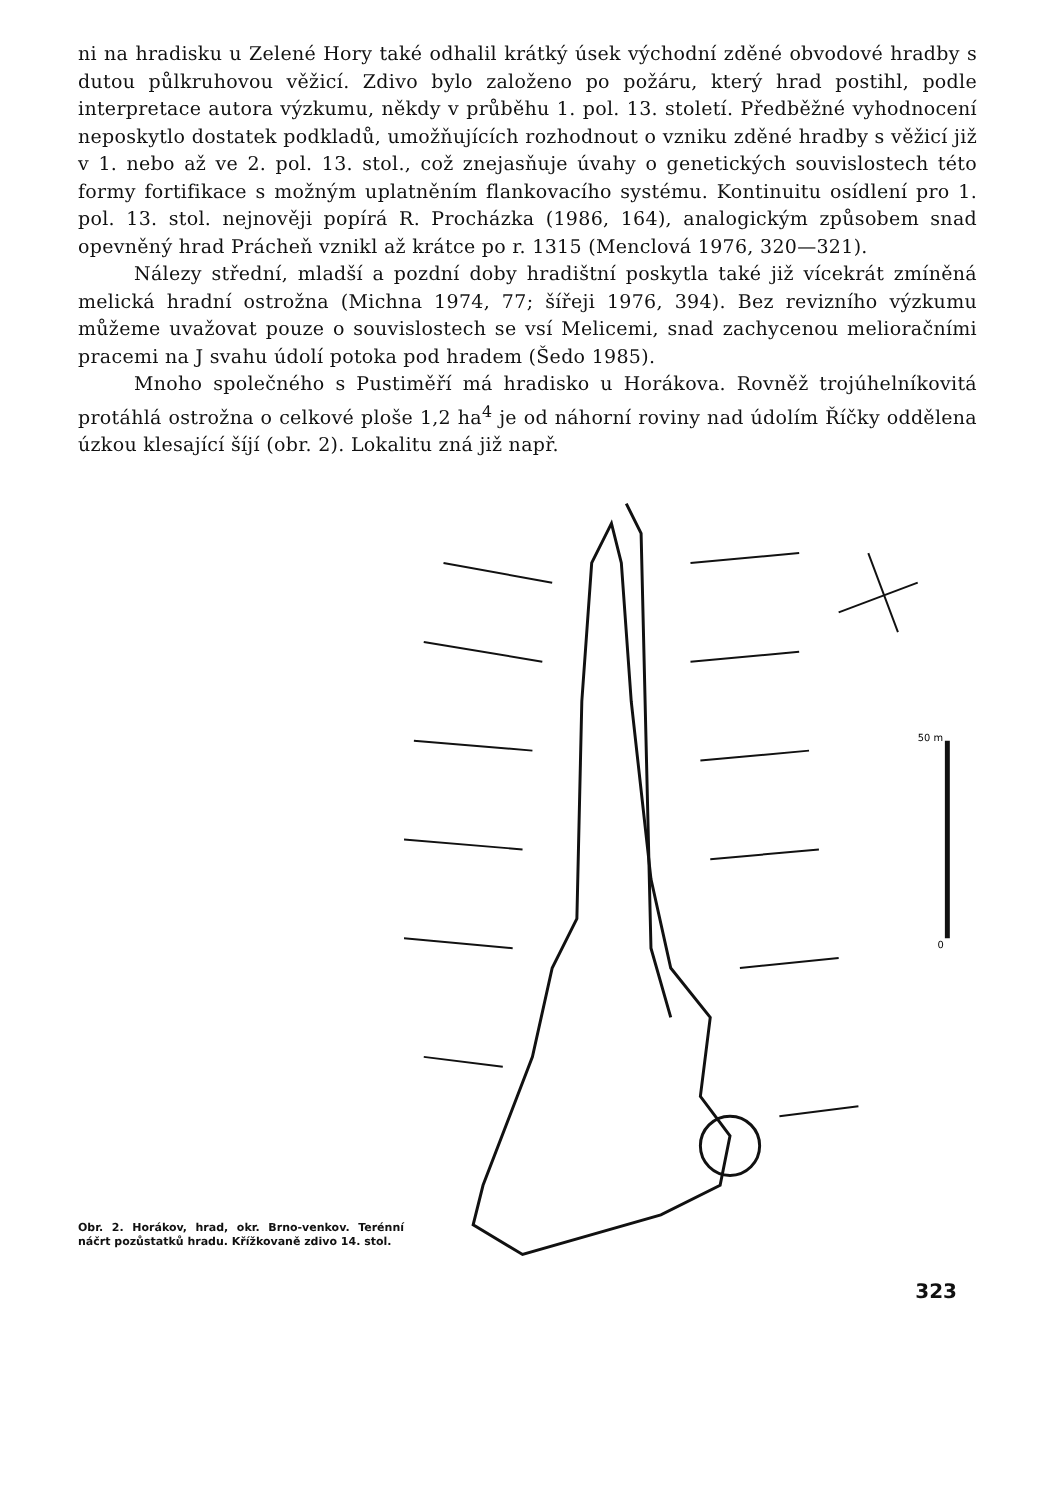ni na hradisku u Zelené Hory také odhalil krátký úsek východní zděné obvodové hradby s dutou půlkruhovou věžicí. Zdivo bylo založeno po požáru, který hrad postihl, podle interpretace autora výzkumu, někdy v průběhu 1. pol. 13. století. Předběžné vyhodnocení neposkytlo dostatek podkladů, umožňujících rozhodnout o vzniku zděné hradby s věžicí již v 1. nebo až ve 2. pol. 13. stol., což znejasňuje úvahy o genetických souvislostech této formy fortifikace s možným uplatněním flankovacího systému. Kontinuitu osídlení pro 1. pol. 13. stol. nejnověji popírá R. Procházka (1986, 164), analogickým způsobem snad opevněný hrad Prácheň vznikl až krátce po r. 1315 (Menclová 1976, 320—321).
Nálezy střední, mladší a pozdní doby hradištní poskytla také již vícekrát zmíněná melická hradní ostrožna (Michna 1974, 77; šířeji 1976, 394). Bez revizního výzkumu můžeme uvažovat pouze o souvislostech se vsí Melicemi, snad zachycenou melioračními pracemi na J svahu údolí potoka pod hradem (Šedo 1985).
Mnoho společného s Pustiměří má hradisko u Horákova. Rovněž trojúhelníkovitá protáhlá ostrožna o celkové ploše 1,2 ha<sup>4</sup> je od náhorní roviny nad údolím Říčky oddělena úzkou klesající šíjí (obr. 2). Lokalitu zná již např.
Obr. 2. Horákov, hrad, okr. Brno-venkov. Terénní náčrt pozůstatků hradu. Křížkovaně zdivo 14. stol.
50 m
0
323